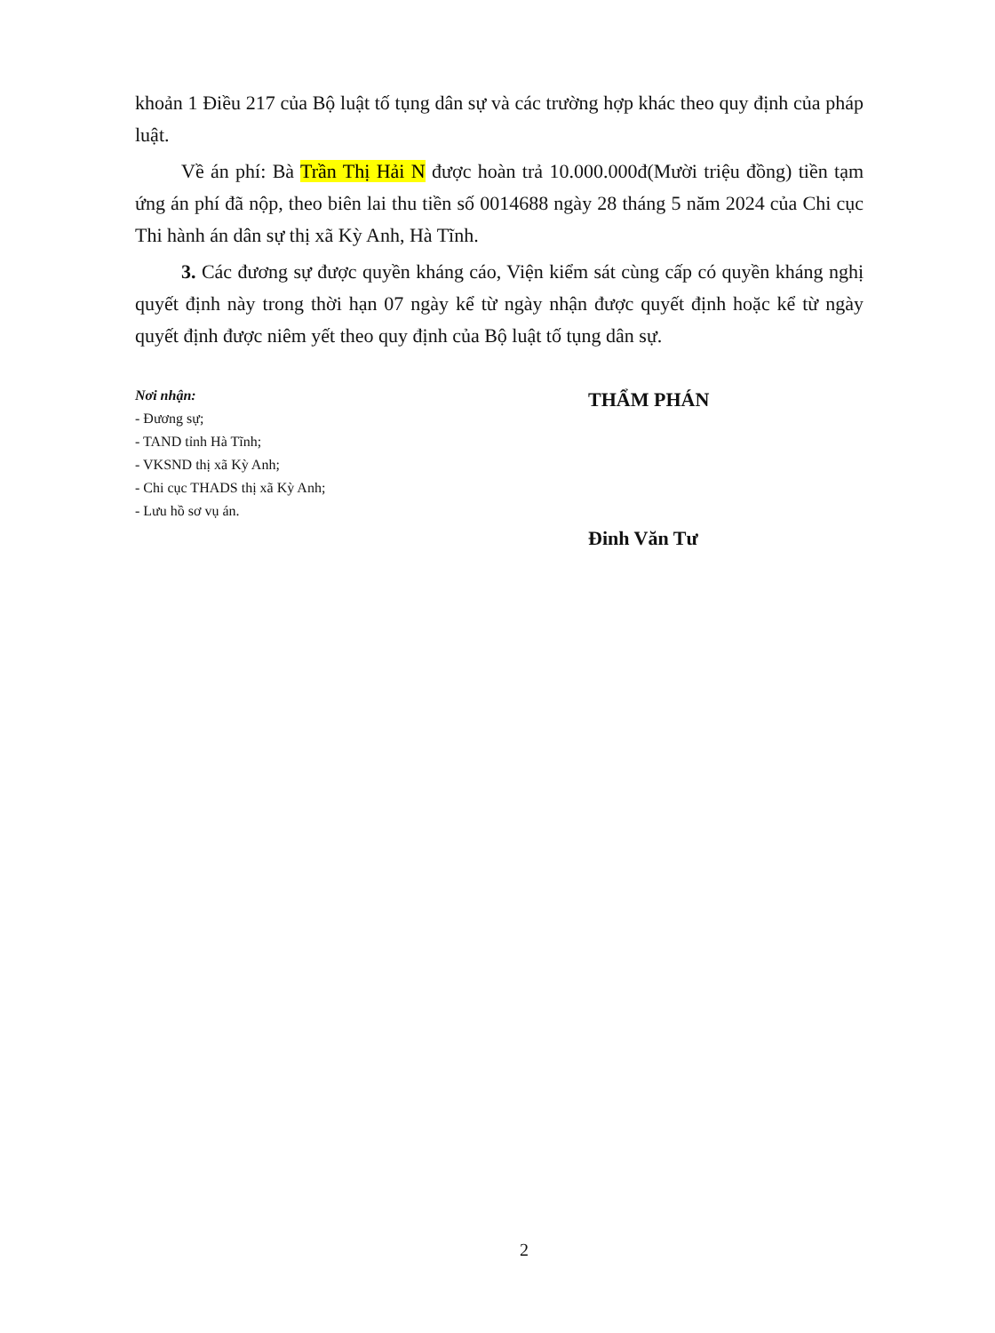khoản 1 Điều 217 của Bộ luật tố tụng dân sự và các trường hợp khác theo quy định của pháp luật.
Về án phí: Bà Trần Thị Hải N được hoàn trả 10.000.000đ(Mười triệu đồng) tiền tạm ứng án phí đã nộp, theo biên lai thu tiền số 0014688 ngày 28 tháng 5 năm 2024 của Chi cục Thi hành án dân sự thị xã Kỳ Anh, Hà Tĩnh.
3. Các đương sự được quyền kháng cáo, Viện kiểm sát cùng cấp có quyền kháng nghị quyết định này trong thời hạn 07 ngày kể từ ngày nhận được quyết định hoặc kể từ ngày quyết định được niêm yết theo quy định của Bộ luật tố tụng dân sự.
Nơi nhận:
- Đương sự;
- TAND tỉnh Hà Tĩnh;
- VKSND thị xã Kỳ Anh;
- Chi cục THADS thị xã Kỳ Anh;
- Lưu hồ sơ vụ án.
THẨM PHÁN
Đinh Văn Tư
2